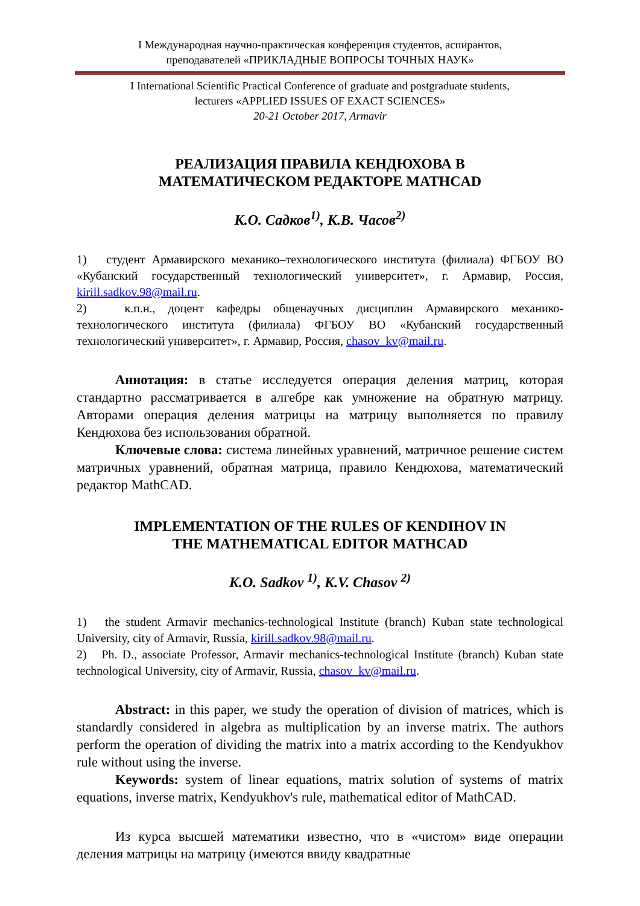I Международная научно-практическая конференция студентов, аспирантов,
преподавателей «ПРИКЛАДНЫЕ ВОПРОСЫ ТОЧНЫХ НАУК»
I International Scientific Practical Conference of graduate and postgraduate students,
lecturers «APPLIED ISSUES OF EXACT SCIENCES»
20-21 October 2017, Armavir
РЕАЛИЗАЦИЯ ПРАВИЛА КЕНДЮХОВА В
МАТЕМАТИЧЕСКОМ РЕДАКТОРЕ MATHCAD
К.О. Садков<sup>1)</sup>, К.В. Часов<sup>2)</sup>
1) студент Армавирского механико–технологического института (филиала) ФГБОУ ВО «Кубанский государственный технологический университет», г. Армавир, Россия, kirill.sadkov.98@mail.ru.
2) к.п.н., доцент кафедры общенаучных дисциплин Армавирского механико-технологического института (филиала) ФГБОУ ВО «Кубанский государственный технологический университет», г. Армавир, Россия, chasov_kv@mail.ru.
Аннотация: в статье исследуется операция деления матриц, которая стандартно рассматривается в алгебре как умножение на обратную матрицу. Авторами операция деления матрицы на матрицу выполняется по правилу Кендюхова без использования обратной.
Ключевые слова: система линейных уравнений, матричное решение систем матричных уравнений, обратная матрица, правило Кендюхова, математический редактор MathCAD.
IMPLEMENTATION OF THE RULES OF KENDIHOV IN
THE MATHEMATICAL EDITOR MATHCAD
K.O. Sadkov <sup>1)</sup>, K.V. Chasov <sup>2)</sup>
1) the student Armavir mechanics-technological Institute (branch) Kuban state technological University, city of Armavir, Russia, kirill.sadkov.98@mail.ru.
2) Ph. D., associate Professor, Armavir mechanics-technological Institute (branch) Kuban state technological University, city of Armavir, Russia, chasov_kv@mail.ru.
Abstract: in this paper, we study the operation of division of matrices, which is standardly considered in algebra as multiplication by an inverse matrix. The authors perform the operation of dividing the matrix into a matrix according to the Kendyukhov rule without using the inverse.
Keywords: system of linear equations, matrix solution of systems of matrix equations, inverse matrix, Kendyukhov's rule, mathematical editor of MathCAD.
Из курса высшей математики известно, что в «чистом» виде операции деления матрицы на матрицу (имеются ввиду квадратные